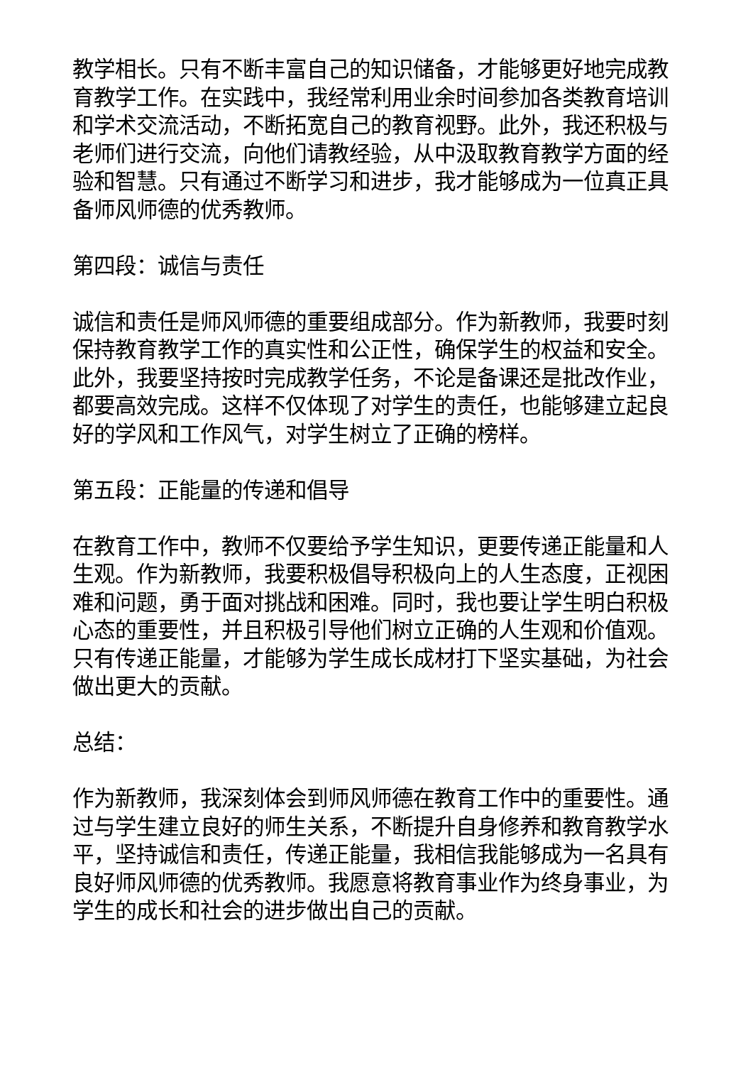教学相长。只有不断丰富自己的知识储备，才能够更好地完成教育教学工作。在实践中，我经常利用业余时间参加各类教育培训和学术交流活动，不断拓宽自己的教育视野。此外，我还积极与老师们进行交流，向他们请教经验，从中汲取教育教学方面的经验和智慧。只有通过不断学习和进步，我才能够成为一位真正具备师风师德的优秀教师。
第四段：诚信与责任
诚信和责任是师风师德的重要组成部分。作为新教师，我要时刻保持教育教学工作的真实性和公正性，确保学生的权益和安全。此外，我要坚持按时完成教学任务，不论是备课还是批改作业，都要高效完成。这样不仅体现了对学生的责任，也能够建立起良好的学风和工作风气，对学生树立了正确的榜样。
第五段：正能量的传递和倡导
在教育工作中，教师不仅要给予学生知识，更要传递正能量和人生观。作为新教师，我要积极倡导积极向上的人生态度，正视困难和问题，勇于面对挑战和困难。同时，我也要让学生明白积极心态的重要性，并且积极引导他们树立正确的人生观和价值观。只有传递正能量，才能够为学生成长成材打下坚实基础，为社会做出更大的贡献。
总结：
作为新教师，我深刻体会到师风师德在教育工作中的重要性。通过与学生建立良好的师生关系，不断提升自身修养和教育教学水平，坚持诚信和责任，传递正能量，我相信我能够成为一名具有良好师风师德的优秀教师。我愿意将教育事业作为终身事业，为学生的成长和社会的进步做出自己的贡献。